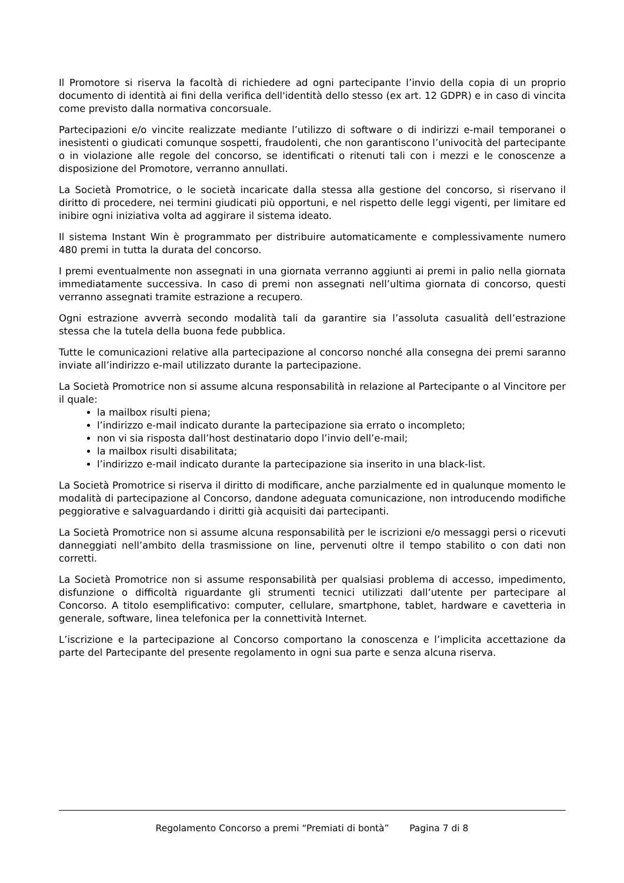Il Promotore si riserva la facoltà di richiedere ad ogni partecipante l’invio della copia di un proprio documento di identità ai fini della verifica dell'identità dello stesso (ex art. 12 GDPR) e in caso di vincita come previsto dalla normativa concorsuale.
Partecipazioni e/o vincite realizzate mediante l’utilizzo di software o di indirizzi e-mail temporanei o inesistenti o giudicati comunque sospetti, fraudolenti, che non garantiscono l’univocità del partecipante o in violazione alle regole del concorso, se identificati o ritenuti tali con i mezzi e le conoscenze a disposizione del Promotore, verranno annullati.
La Società Promotrice, o le società incaricate dalla stessa alla gestione del concorso, si riservano il diritto di procedere, nei termini giudicati più opportuni, e nel rispetto delle leggi vigenti, per limitare ed inibire ogni iniziativa volta ad aggirare il sistema ideato.
Il sistema Instant Win è programmato per distribuire automaticamente e complessivamente numero 480 premi in tutta la durata del concorso.
I premi eventualmente non assegnati in una giornata verranno aggiunti ai premi in palio nella giornata immediatamente successiva. In caso di premi non assegnati nell’ultima giornata di concorso, questi verranno assegnati tramite estrazione a recupero.
Ogni estrazione avverrà secondo modalità tali da garantire sia l’assoluta casualità dell’estrazione stessa che la tutela della buona fede pubblica.
Tutte le comunicazioni relative alla partecipazione al concorso nonché alla consegna dei premi saranno inviate all’indirizzo e-mail utilizzato durante la partecipazione.
La Società Promotrice non si assume alcuna responsabilità in relazione al Partecipante o al Vincitore per il quale:
la mailbox risulti piena;
l’indirizzo e-mail indicato durante la partecipazione sia errato o incompleto;
non vi sia risposta dall’host destinatario dopo l’invio dell’e-mail;
la mailbox risulti disabilitata;
l’indirizzo e-mail indicato durante la partecipazione sia inserito in una black-list.
La Società Promotrice si riserva il diritto di modificare, anche parzialmente ed in qualunque momento le modalità di partecipazione al Concorso, dandone adeguata comunicazione, non introducendo modifiche peggiorative e salvaguardando i diritti già acquisiti dai partecipanti.
La Società Promotrice non si assume alcuna responsabilità per le iscrizioni e/o messaggi persi o ricevuti danneggiati nell’ambito della trasmissione on line, pervenuti oltre il tempo stabilito o con dati non corretti.
La Società Promotrice non si assume responsabilità per qualsiasi problema di accesso, impedimento, disfunzione o difficoltà riguardante gli strumenti tecnici utilizzati dall’utente per partecipare al Concorso. A titolo esemplificativo: computer, cellulare, smartphone, tablet, hardware e cavetteria in generale, software, linea telefonica per la connettività Internet.
L’iscrizione e la partecipazione al Concorso comportano la conoscenza e l’implicita accettazione da parte del Partecipante del presente regolamento in ogni sua parte e senza alcuna riserva.
Regolamento Concorso a premi “Premiati di bontà” Pagina 7 di 8